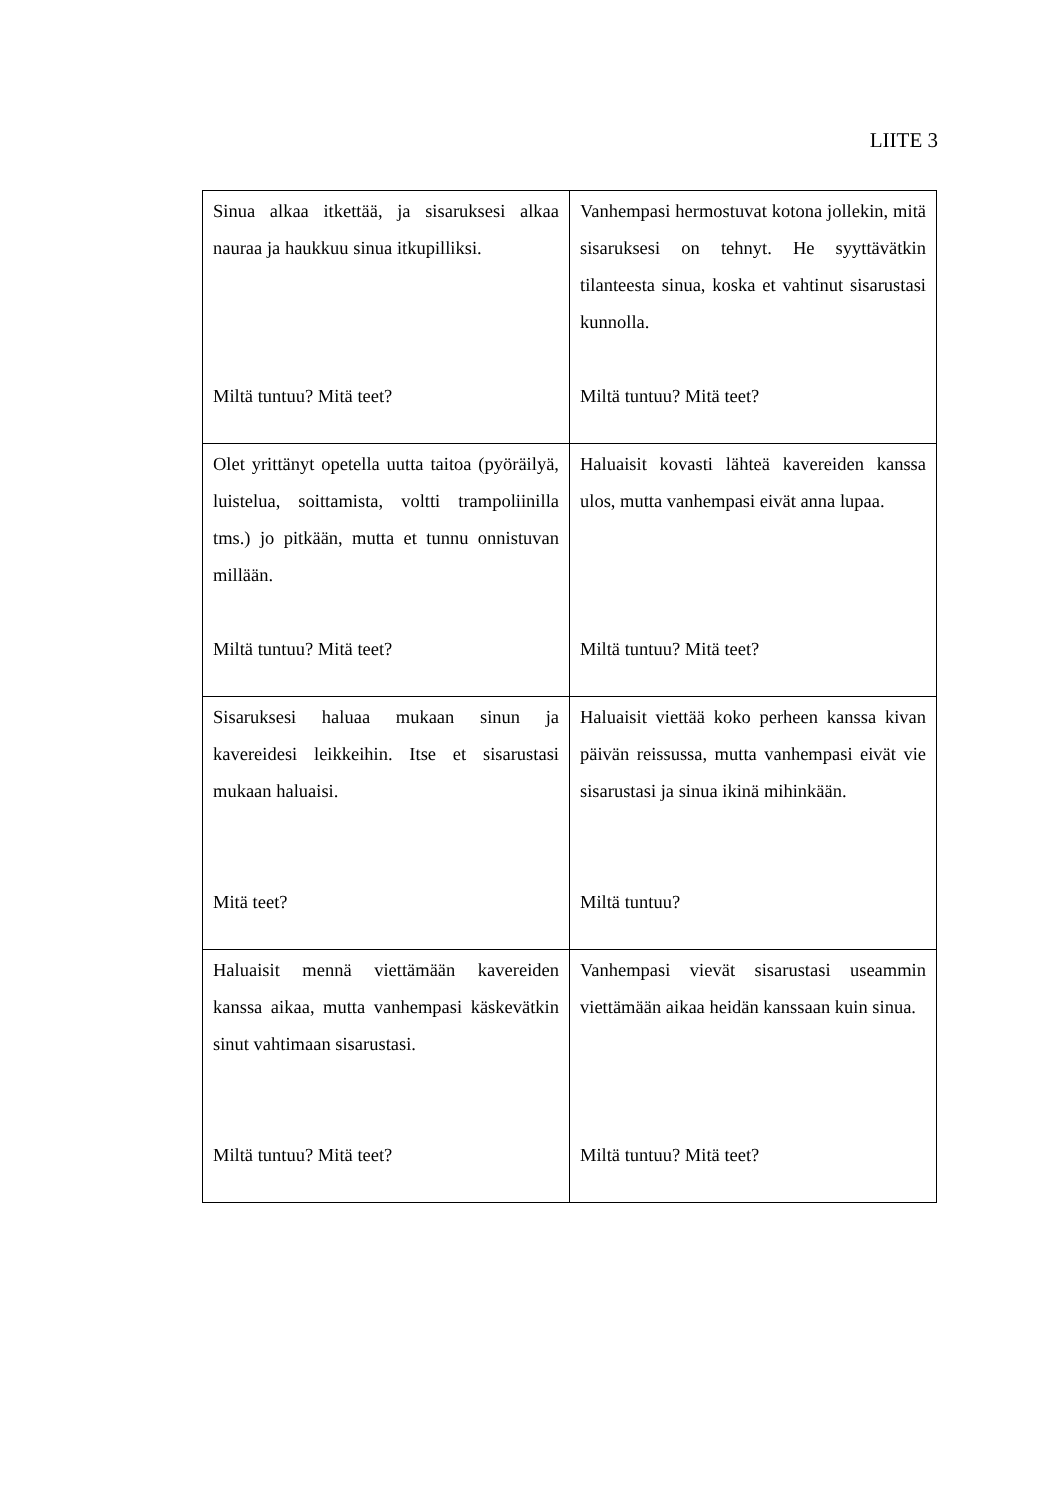LIITE 3
| Sinua alkaa itkettää, ja sisaruksesi alkaa nauraa ja haukkuu sinua itkupilliksi. Miltä tuntuu? Mitä teet? | Vanhempasi hermostuvat kotona jollekin, mitä sisaruksesi on tehnyt. He syyttävätkin tilanteesta sinua, koska et vahtinut sisarustasi kunnolla. Miltä tuntuu? Mitä teet? |
| Olet yrittänyt opetella uutta taitoa (pyöräilyä, luistelua, soittamista, voltti trampoliinilla tms.) jo pitkään, mutta et tunnu onnistuvan millään. Miltä tuntuu? Mitä teet? | Haluaisit kovasti lähteä kavereiden kanssa ulos, mutta vanhempasi eivät anna lupaa. Miltä tuntuu? Mitä teet? |
| Sisaruksesi haluaa mukaan sinun ja kavereidesi leikkeihin. Itse et sisarustasi mukaan haluaisi. Mitä teet? | Haluaisit viettää koko perheen kanssa kivan päivän reissussa, mutta vanhempasi eivät vie sisarustasi ja sinua ikinä mihinkään. Miltä tuntuu? |
| Haluaisit mennä viettämään kavereiden kanssa aikaa, mutta vanhempasi käskevätkin sinut vahtimaan sisarustasi. Miltä tuntuu? Mitä teet? | Vanhempasi vievät sisarustasi useammin viettämään aikaa heidän kanssaan kuin sinua. Miltä tuntuu? Mitä teet? |